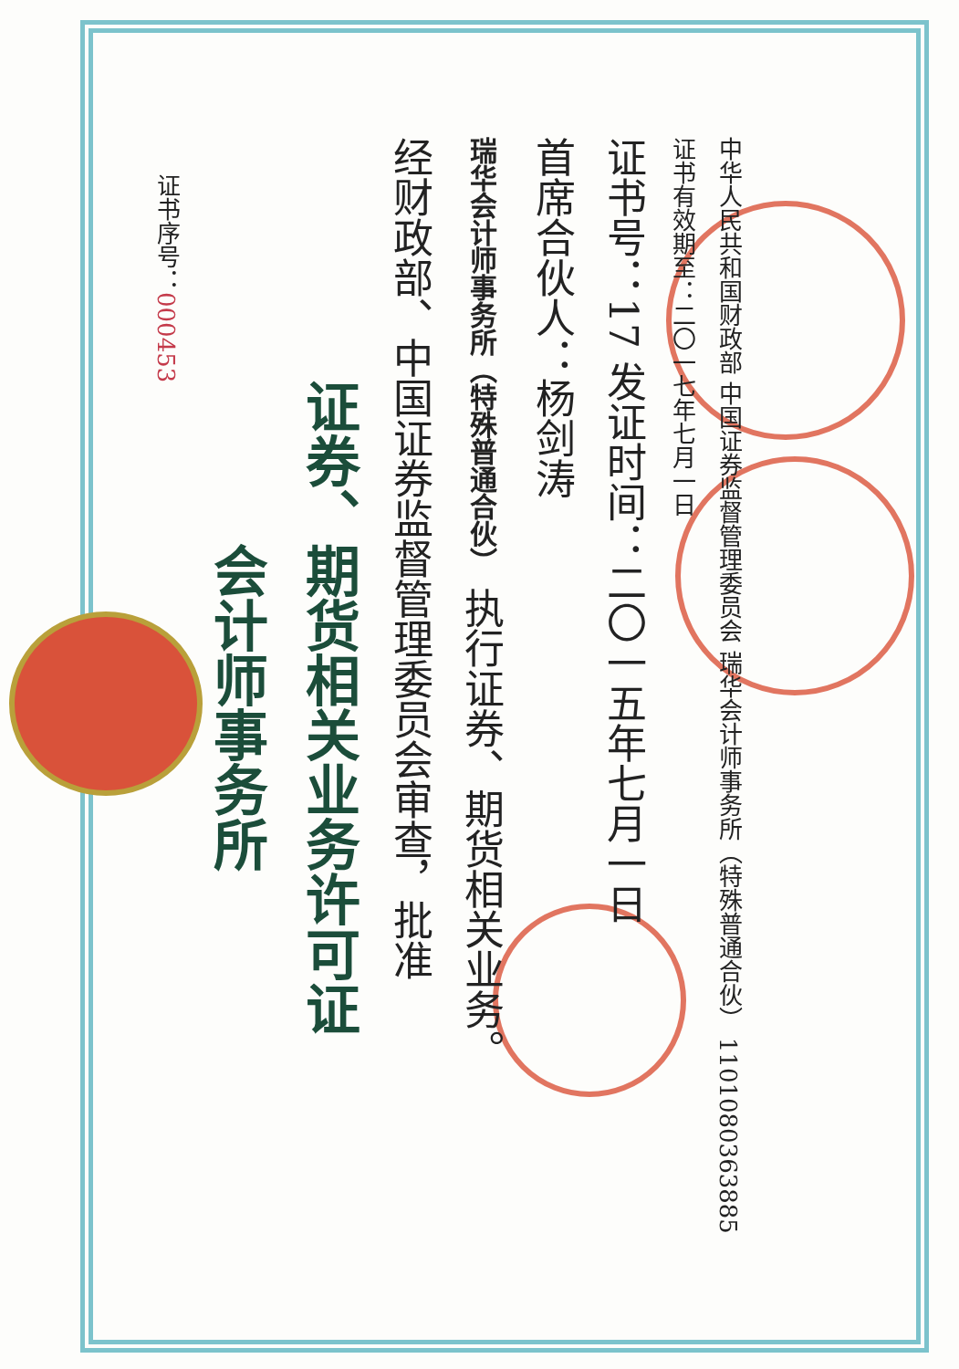证书序号：000453
会计师事务所
证券、期货相关业务许可证
经财政部、中国证券监督管理委员会审查，批准
瑞华会计师事务所（特殊普通合伙） 执行证券、期货相关业务。
首席合伙人：杨剑涛
证书号：17 发证时间：二〇一五年七月一日
证书有效期至：二〇一七年七月一日
中华人民共和国财政部 中国证券监督管理委员会 瑞华会计师事务所（特殊普通合伙） 1101080363885